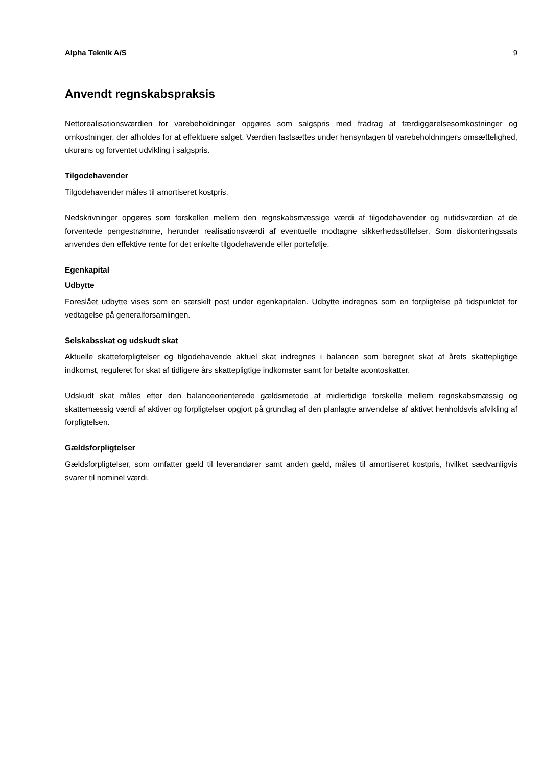Alpha Teknik A/S 9
Anvendt regnskabspraksis
Nettorealisationsværdien for varebeholdninger opgøres som salgspris med fradrag af færdiggørelsesomkostninger og omkostninger, der afholdes for at effektuere salget. Værdien fastsættes under hensyntagen til varebeholdningers omsættelighed, ukurans og forventet udvikling i salgspris.
Tilgodehavender
Tilgodehavender måles til amortiseret kostpris.
Nedskrivninger opgøres som forskellen mellem den regnskabsmæssige værdi af tilgodehavender og nutidsværdien af de forventede pengestrømme, herunder realisationsværdi af eventuelle modtagne sikkerhedsstillelser. Som diskonteringssats anvendes den effektive rente for det enkelte tilgodehavende eller portefølje.
Egenkapital
Udbytte
Foreslået udbytte vises som en særskilt post under egenkapitalen. Udbytte indregnes som en forpligtelse på tidspunktet for vedtagelse på generalforsamlingen.
Selskabsskat og udskudt skat
Aktuelle skatteforpligtelser og tilgodehavende aktuel skat indregnes i balancen som beregnet skat af årets skattepligtige indkomst, reguleret for skat af tidligere års skattepligtige indkomster samt for betalte acontoskatter.
Udskudt skat måles efter den balanceorienterede gældsmetode af midlertidige forskelle mellem regnskabsmæssig og skattemæssig værdi af aktiver og forpligtelser opgjort på grundlag af den planlagte anvendelse af aktivet henholdsvis afvikling af forpligtelsen.
Gældsforpligtelser
Gældsforpligtelser, som omfatter gæld til leverandører samt anden gæld, måles til amortiseret kostpris, hvilket sædvanligvis svarer til nominel værdi.